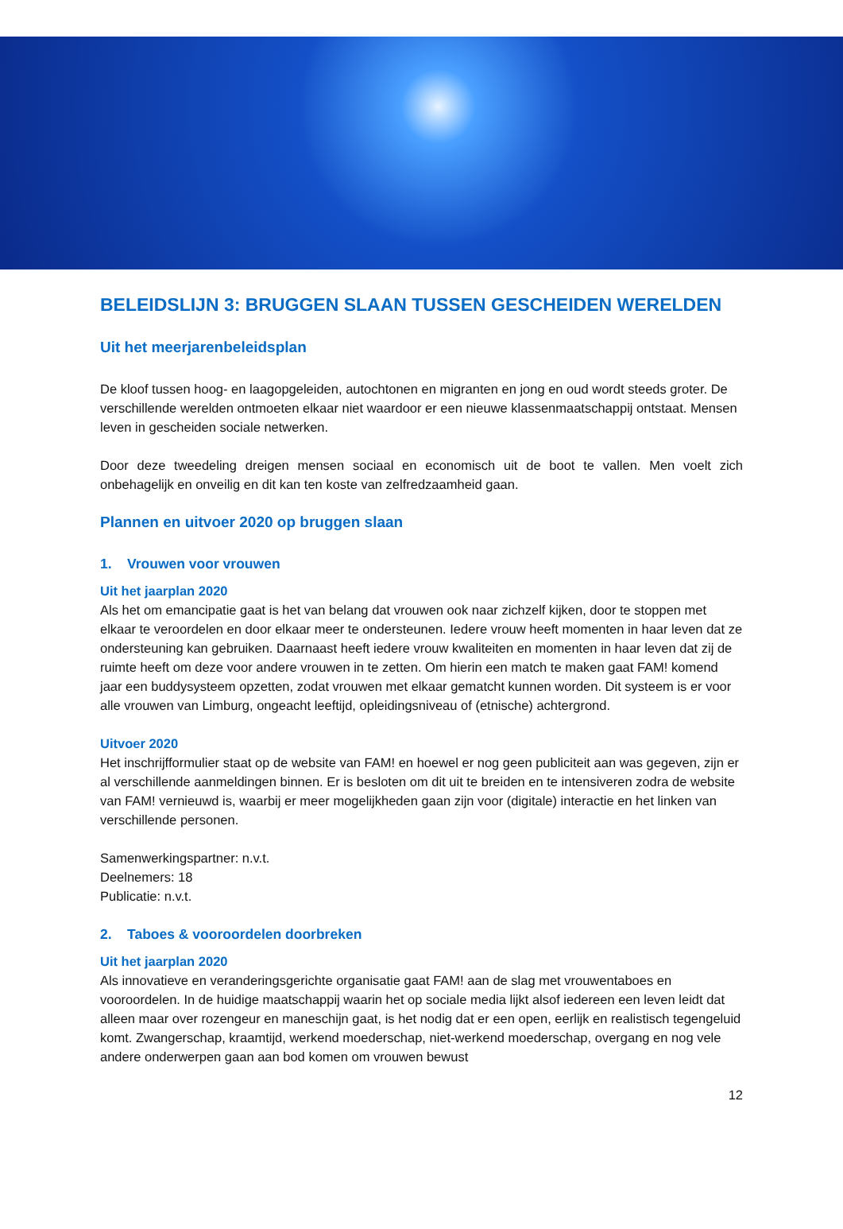BELEIDSLIJN 3: BRUGGEN SLAAN TUSSEN GESCHEIDEN WERELDEN
Uit het meerjarenbeleidsplan
De kloof tussen hoog- en laagopgeleiden, autochtonen en migranten en jong en oud wordt steeds groter. De verschillende werelden ontmoeten elkaar niet waardoor er een nieuwe klassenmaatschappij ontstaat. Mensen leven in gescheiden sociale netwerken.
Door deze tweedeling dreigen mensen sociaal en economisch uit de boot te vallen. Men voelt zich onbehagelijk en onveilig en dit kan ten koste van zelfredzaamheid gaan.
Plannen en uitvoer 2020 op bruggen slaan
1. Vrouwen voor vrouwen
Uit het jaarplan 2020
Als het om emancipatie gaat is het van belang dat vrouwen ook naar zichzelf kijken, door te stoppen met elkaar te veroordelen en door elkaar meer te ondersteunen. Iedere vrouw heeft momenten in haar leven dat ze ondersteuning kan gebruiken. Daarnaast heeft iedere vrouw kwaliteiten en momenten in haar leven dat zij de ruimte heeft om deze voor andere vrouwen in te zetten. Om hierin een match te maken gaat FAM! komend jaar een buddysysteem opzetten, zodat vrouwen met elkaar gematcht kunnen worden. Dit systeem is er voor alle vrouwen van Limburg, ongeacht leeftijd, opleidingsniveau of (etnische) achtergrond.
Uitvoer 2020
Het inschrijfformulier staat op de website van FAM! en hoewel er nog geen publiciteit aan was gegeven, zijn er al verschillende aanmeldingen binnen. Er is besloten om dit uit te breiden en te intensiveren zodra de website van FAM! vernieuwd is, waarbij er meer mogelijkheden gaan zijn voor (digitale) interactie en het linken van verschillende personen.
Samenwerkingspartner: n.v.t.
Deelnemers: 18
Publicatie: n.v.t.
2. Taboes & vooroordelen doorbreken
Uit het jaarplan 2020
Als innovatieve en veranderingsgerichte organisatie gaat FAM! aan de slag met vrouwentaboes en vooroordelen. In de huidige maatschappij waarin het op sociale media lijkt alsof iedereen een leven leidt dat alleen maar over rozengeur en maneschijn gaat, is het nodig dat er een open, eerlijk en realistisch tegengeluid komt. Zwangerschap, kraamtijd, werkend moederschap, niet-werkend moederschap, overgang en nog vele andere onderwerpen gaan aan bod komen om vrouwen bewust
12